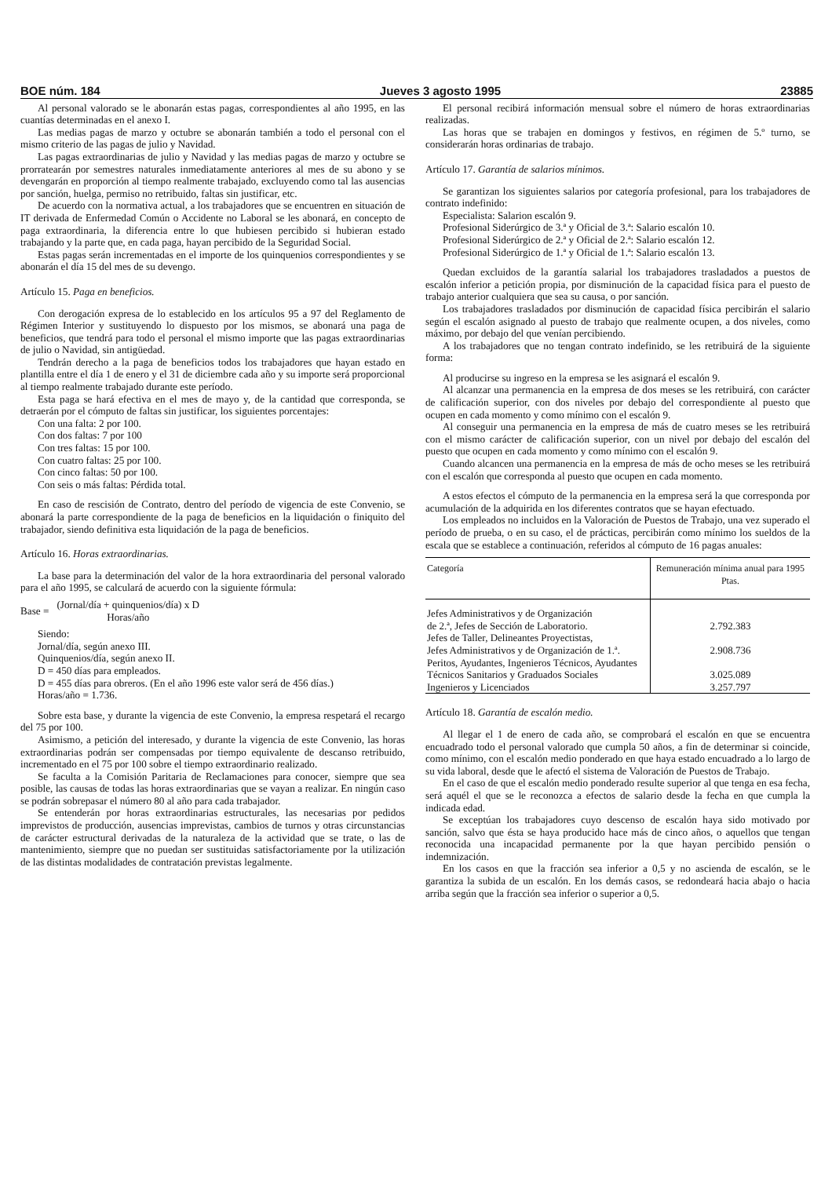BOE núm. 184 Jueves 3 agosto 1995 23885
Al personal valorado se le abonarán estas pagas, correspondientes al año 1995, en las cuantías determinadas en el anexo I.
Las medias pagas de marzo y octubre se abonarán también a todo el personal con el mismo criterio de las pagas de julio y Navidad.
Las pagas extraordinarias de julio y Navidad y las medias pagas de marzo y octubre se prorratearán por semestres naturales inmediatamente anteriores al mes de su abono y se devengarán en proporción al tiempo realmente trabajado, excluyendo como tal las ausencias por sanción, huelga, permiso no retribuido, faltas sin justificar, etc.
De acuerdo con la normativa actual, a los trabajadores que se encuentren en situación de IT derivada de Enfermedad Común o Accidente no Laboral se les abonará, en concepto de paga extraordinaria, la diferencia entre lo que hubiesen percibido si hubieran estado trabajando y la parte que, en cada paga, hayan percibido de la Seguridad Social.
Estas pagas serán incrementadas en el importe de los quinquenios correspondientes y se abonarán el día 15 del mes de su devengo.
Artículo 15. Paga en beneficios.
Con derogación expresa de lo establecido en los artículos 95 a 97 del Reglamento de Régimen Interior y sustituyendo lo dispuesto por los mismos, se abonará una paga de beneficios, que tendrá para todo el personal el mismo importe que las pagas extraordinarias de julio o Navidad, sin antigüedad.
Tendrán derecho a la paga de beneficios todos los trabajadores que hayan estado en plantilla entre el día 1 de enero y el 31 de diciembre cada año y su importe será proporcional al tiempo realmente trabajado durante este período.
Esta paga se hará efectiva en el mes de mayo y, de la cantidad que corresponda, se detraerán por el cómputo de faltas sin justificar, los siguientes porcentajes:
Con una falta: 2 por 100.
Con dos faltas: 7 por 100
Con tres faltas: 15 por 100.
Con cuatro faltas: 25 por 100.
Con cinco faltas: 50 por 100.
Con seis o más faltas: Pérdida total.
En caso de rescisión de Contrato, dentro del período de vigencia de este Convenio, se abonará la parte correspondiente de la paga de beneficios en la liquidación o finiquito del trabajador, siendo definitiva esta liquidación de la paga de beneficios.
Artículo 16. Horas extraordinarias.
La base para la determinación del valor de la hora extraordinaria del personal valorado para el año 1995, se calculará de acuerdo con la siguiente fórmula:
Base = (Jornal/día + quinquenios/día) x D
Horas/año
Siendo:
Jornal/día, según anexo III.
Quinquenios/día, según anexo II.
D = 450 días para empleados.
D = 455 días para obreros. (En el año 1996 este valor será de 456 días.)
Horas/año = 1.736.
Sobre esta base, y durante la vigencia de este Convenio, la empresa respetará el recargo del 75 por 100.
Asimismo, a petición del interesado, y durante la vigencia de este Convenio, las horas extraordinarias podrán ser compensadas por tiempo equivalente de descanso retribuido, incrementado en el 75 por 100 sobre el tiempo extraordinario realizado.
Se faculta a la Comisión Paritaria de Reclamaciones para conocer, siempre que sea posible, las causas de todas las horas extraordinarias que se vayan a realizar. En ningún caso se podrán sobrepasar el número 80 al año para cada trabajador.
Se entenderán por horas extraordinarias estructurales, las necesarias por pedidos imprevistos de producción, ausencias imprevistas, cambios de turnos y otras circunstancias de carácter estructural derivadas de la naturaleza de la actividad que se trate, o las de mantenimiento, siempre que no puedan ser sustituidas satisfactoriamente por la utilización de las distintas modalidades de contratación previstas legalmente.
El personal recibirá información mensual sobre el número de horas extraordinarias realizadas.
Las horas que se trabajen en domingos y festivos, en régimen de 5.º turno, se considerarán horas ordinarias de trabajo.
Artículo 17. Garantía de salarios mínimos.
Se garantizan los siguientes salarios por categoría profesional, para los trabajadores de contrato indefinido:
Especialista: Salarion escalón 9.
Profesional Siderúrgico de 3.ª y Oficial de 3.ª: Salario escalón 10.
Profesional Siderúrgico de 2.ª y Oficial de 2.ª: Salario escalón 12.
Profesional Siderúrgico de 1.ª y Oficial de 1.ª: Salario escalón 13.
Quedan excluidos de la garantía salarial los trabajadores trasladados a puestos de escalón inferior a petición propia, por disminución de la capacidad física para el puesto de trabajo anterior cualquiera que sea su causa, o por sanción.
Los trabajadores trasladados por disminución de capacidad física percibirán el salario según el escalón asignado al puesto de trabajo que realmente ocupen, a dos niveles, como máximo, por debajo del que venían percibiendo.
A los trabajadores que no tengan contrato indefinido, se les retribuirá de la siguiente forma:
Al producirse su ingreso en la empresa se les asignará el escalón 9.
Al alcanzar una permanencia en la empresa de dos meses se les retribuirá, con carácter de calificación superior, con dos niveles por debajo del correspondiente al puesto que ocupen en cada momento y como mínimo con el escalón 9.
Al conseguir una permanencia en la empresa de más de cuatro meses se les retribuirá con el mismo carácter de calificación superior, con un nivel por debajo del escalón del puesto que ocupen en cada momento y como mínimo con el escalón 9.
Cuando alcancen una permanencia en la empresa de más de ocho meses se les retribuirá con el escalón que corresponda al puesto que ocupen en cada momento.
A estos efectos el cómputo de la permanencia en la empresa será la que corresponda por acumulación de la adquirida en los diferentes contratos que se hayan efectuado.
Los empleados no incluidos en la Valoración de Puestos de Trabajo, una vez superado el período de prueba, o en su caso, el de prácticas, percibirán como mínimo los sueldos de la escala que se establece a continuación, referidos al cómputo de 16 pagas anuales:
| Categoría | Remuneración mínima anual para 1995 Ptas. |
| --- | --- |
| Jefes Administrativos y de Organización de 2.ª, Jefes de Sección de Laboratorio. | 2.792.383 |
| Jefes de Taller, Delineantes Proyectistas, Jefes Administrativos y de Organización de 1.ª. | 2.908.736 |
| Peritos, Ayudantes, Ingenieros Técnicos, Ayudantes Técnicos Sanitarios y Graduados Sociales | 3.025.089 |
| Ingenieros y Licenciados | 3.257.797 |
Artículo 18. Garantía de escalón medio.
Al llegar el 1 de enero de cada año, se comprobará el escalón en que se encuentra encuadrado todo el personal valorado que cumpla 50 años, a fin de determinar si coincide, como mínimo, con el escalón medio ponderado en que haya estado encuadrado a lo largo de su vida laboral, desde que le afectó el sistema de Valoración de Puestos de Trabajo.
En el caso de que el escalón medio ponderado resulte superior al que tenga en esa fecha, será aquél el que se le reconozca a efectos de salario desde la fecha en que cumpla la indicada edad.
Se exceptúan los trabajadores cuyo descenso de escalón haya sido motivado por sanción, salvo que ésta se haya producido hace más de cinco años, o aquellos que tengan reconocida una incapacidad permanente por la que hayan percibido pensión o indemnización.
En los casos en que la fracción sea inferior a 0,5 y no ascienda de escalón, se le garantiza la subida de un escalón. En los demás casos, se redondeará hacia abajo o hacia arriba según que la fracción sea inferior o superior a 0,5.